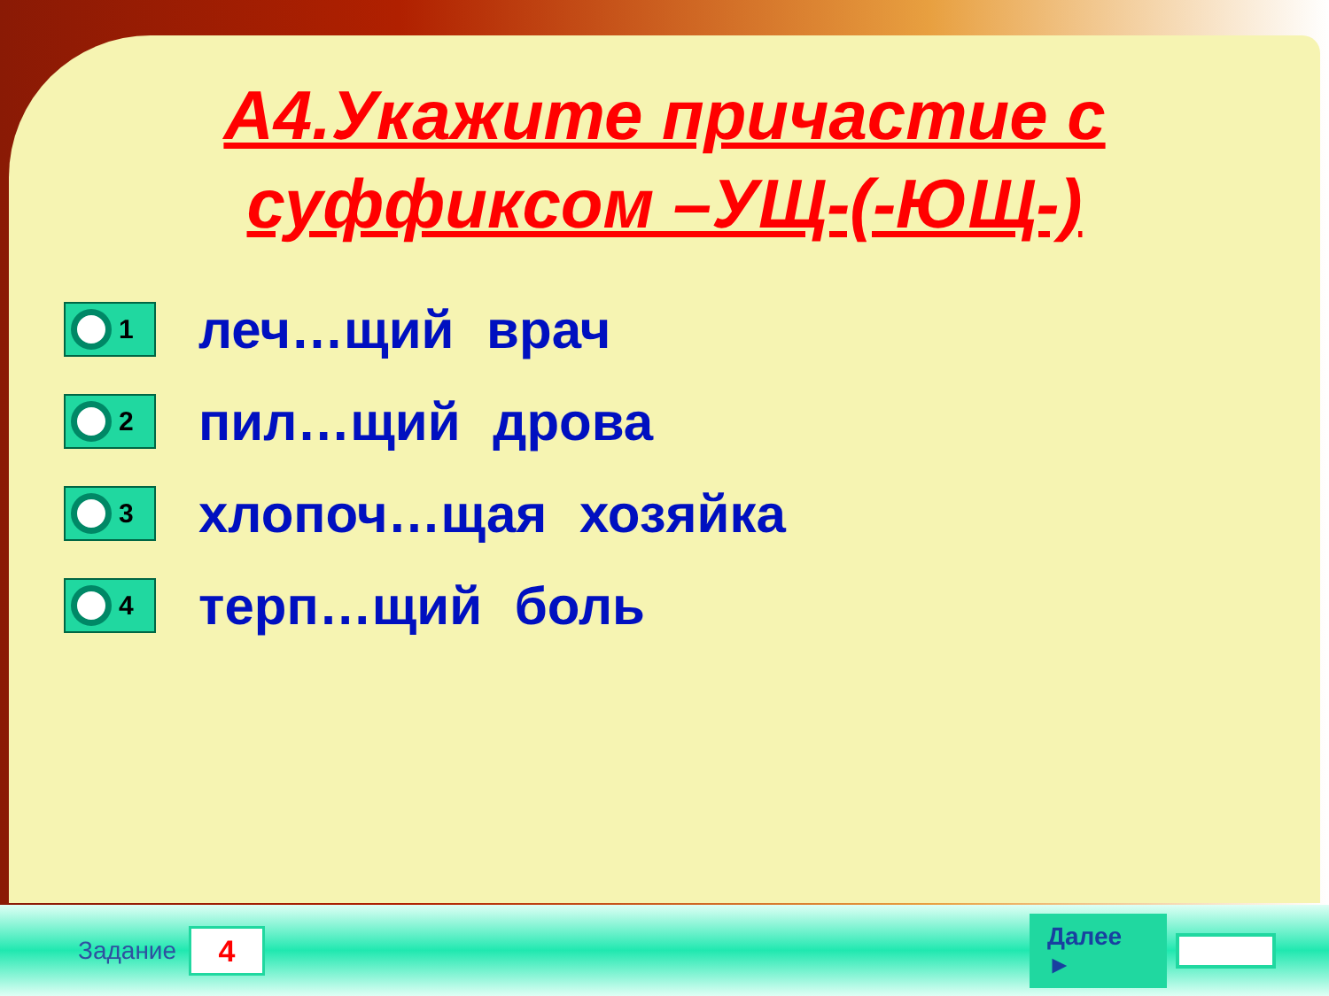А4.Укажите причастие с суффиксом –УЩ-(-ЮЩ-)
1
леч…щий врач
2
пил…щий дрова
3
хлопоч…щая хозяйка
4
терп…щий боль
Задание
4
Далее ►